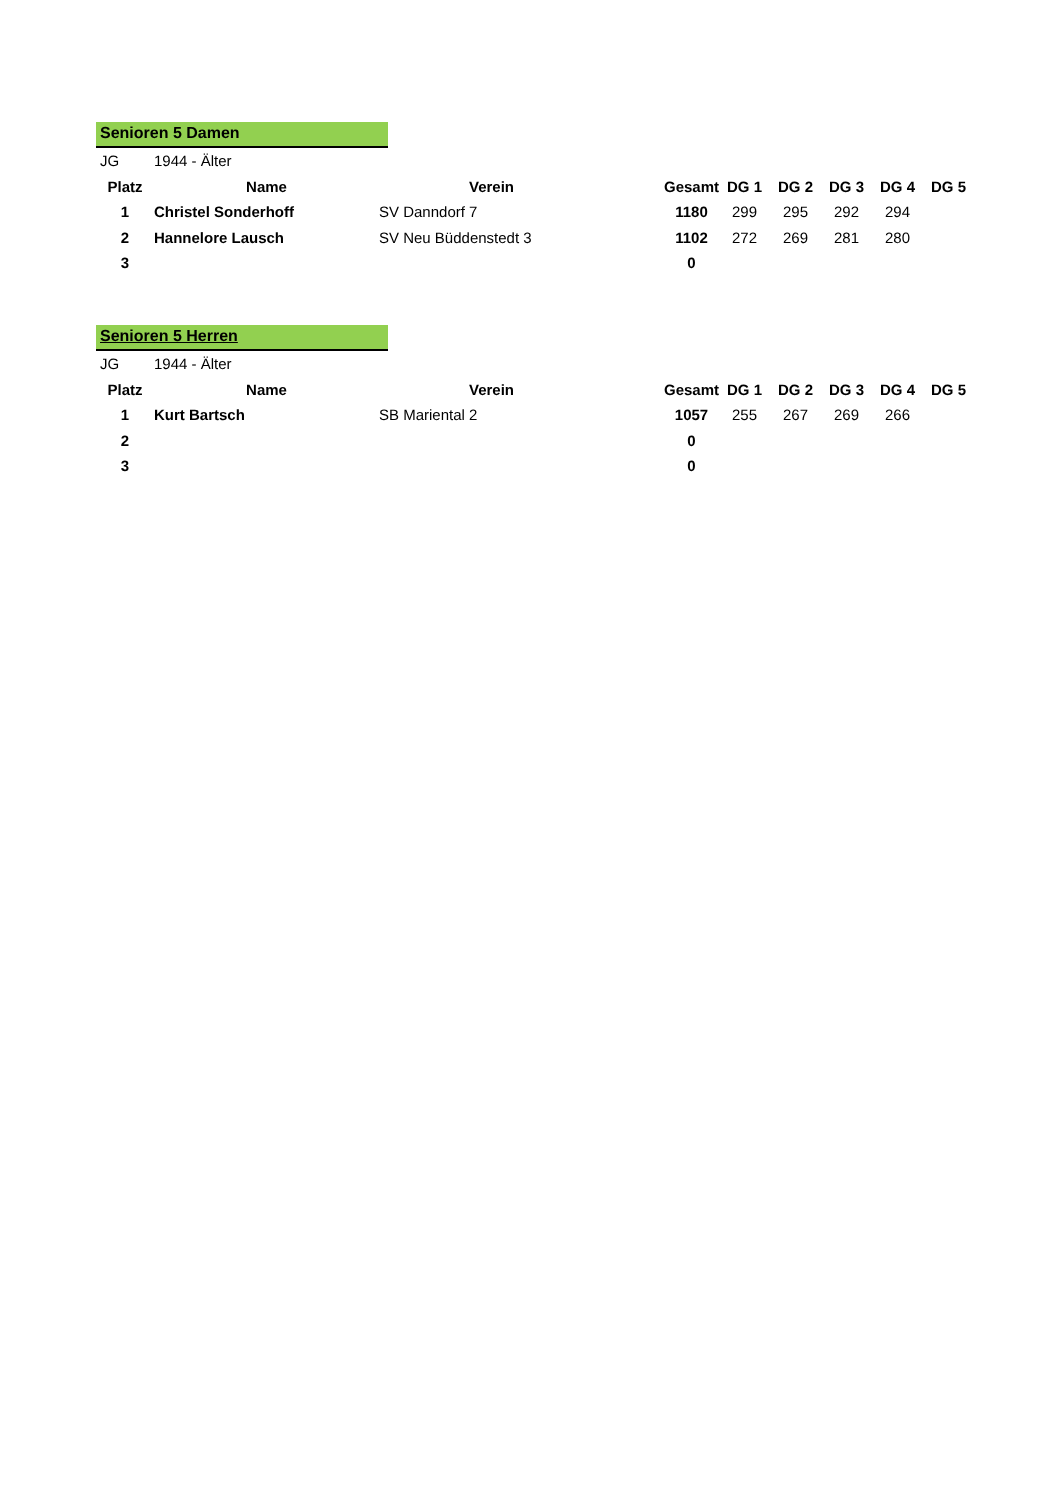Senioren 5 Damen
| JG | 1944 - Älter | | | | | | | | |
| Platz | Name | Verein | | Gesamt | DG 1 | DG 2 | DG 3 | DG 4 | DG 5 |
| 1 | Christel Sonderhoff | SV Danndorf 7 | | 1180 | 299 | 295 | 292 | 294 | |
| 2 | Hannelore Lausch | SV Neu Büddenstedt 3 | | 1102 | 272 | 269 | 281 | 280 | |
| 3 | | | | 0 | | | | | |
Senioren 5 Herren
| JG | 1944 - Älter | | | | | | | | |
| Platz | Name | Verein | | Gesamt | DG 1 | DG 2 | DG 3 | DG 4 | DG 5 |
| 1 | Kurt Bartsch | SB Mariental 2 | | 1057 | 255 | 267 | 269 | 266 | |
| 2 | | | | 0 | | | | | |
| 3 | | | | 0 | | | | | |